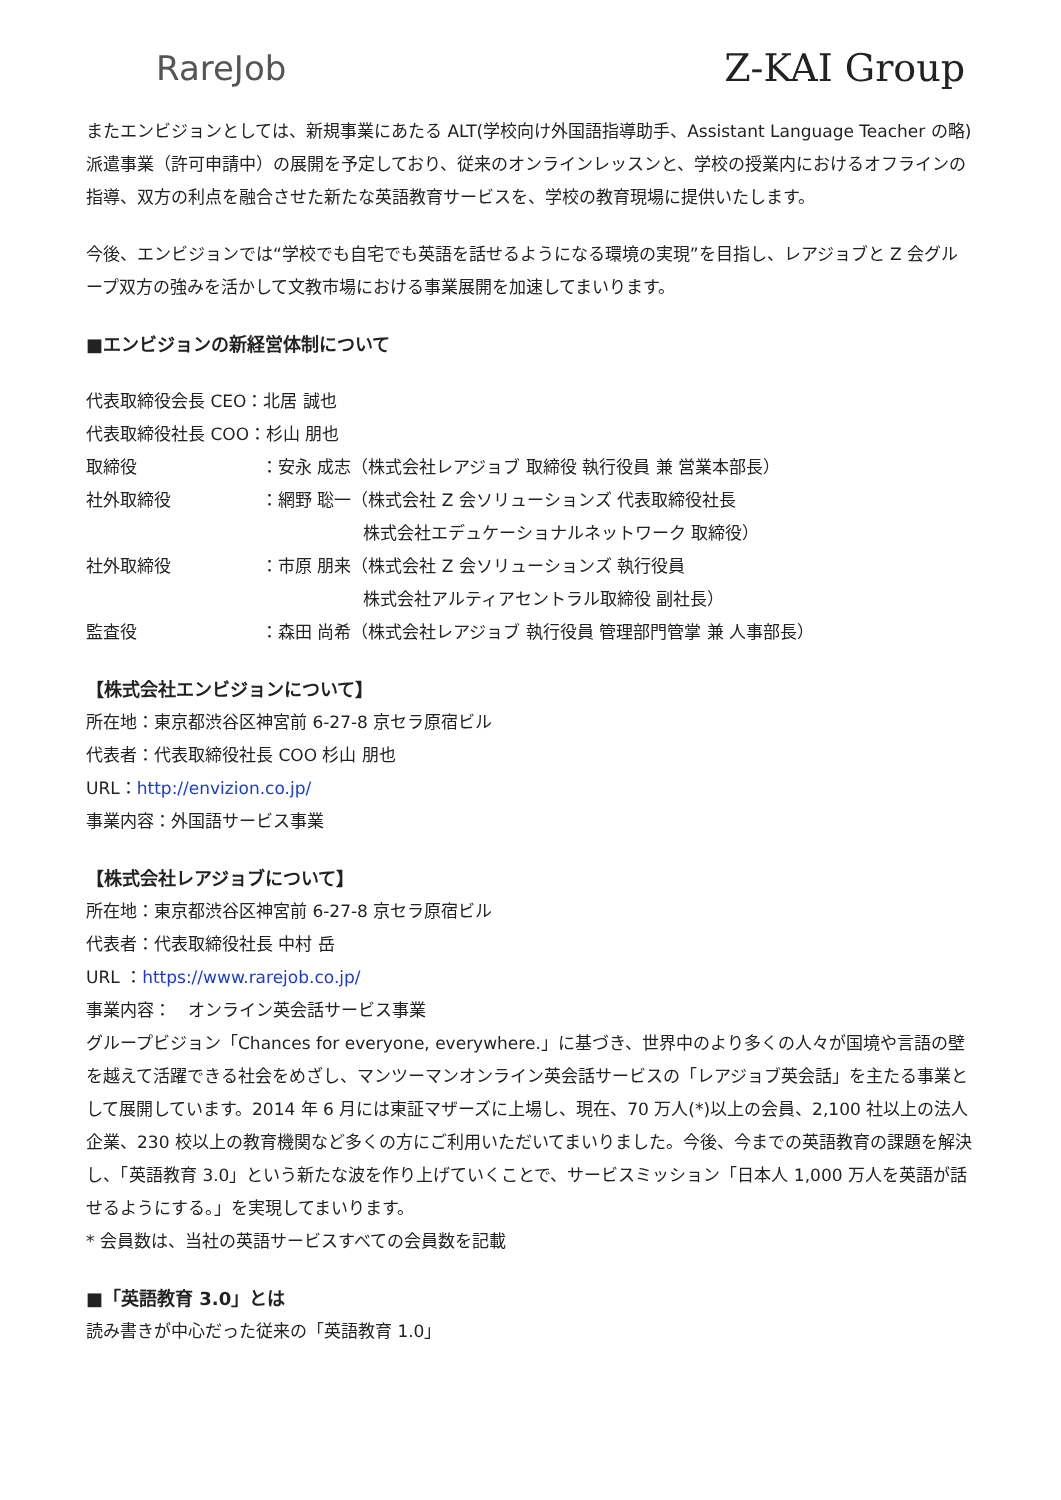RareJob Z-KAI Group
またエンビジョンとしては、新規事業にあたる ALT(学校向け外国語指導助手、Assistant Language Teacher の略)派遣事業（許可申請中）の展開を予定しており、従来のオンラインレッスンと、学校の授業内におけるオフラインの指導、双方の利点を融合させた新たな英語教育サービスを、学校の教育現場に提供いたします。
今後、エンビジョンでは“学校でも自宅でも英語を話せるようになる環境の実現”を目指し、レアジョブと Z 会グループ双方の強みを活かして文教市場における事業展開を加速してまいります。
■エンビジョンの新経営体制について
代表取締役会長 CEO：北居 誠也
代表取締役社長 COO：杉山 朋也
取締役 ：安永 成志（株式会社レアジョブ 取締役 執行役員 兼 営業本部長）
社外取締役 ：網野 聡一（株式会社 Z 会ソリューションズ 代表取締役社長
　　　　　　株式会社エデュケーショナルネットワーク 取締役）
社外取締役 ：市原 朋来（株式会社 Z 会ソリューションズ 執行役員
　　　　　　株式会社アルティアセントラル取締役 副社長）
監査役 ：森田 尚希（株式会社レアジョブ 執行役員 管理部門管掌 兼 人事部長）
【株式会社エンビジョンについて】
所在地：東京都渋谷区神宮前 6-27-8 京セラ原宿ビル
代表者：代表取締役社長 COO 杉山 朋也
URL：http://envizion.co.jp/
事業内容：外国語サービス事業
【株式会社レアジョブについて】
所在地：東京都渋谷区神宮前 6-27-8 京セラ原宿ビル
代表者：代表取締役社長 中村 岳
URL ：https://www.rarejob.co.jp/
事業内容：　オンライン英会話サービス事業
グループビジョン「Chances for everyone, everywhere.」に基づき、世界中のより多くの人々が国境や言語の壁を越えて活躍できる社会をめざし、マンツーマンオンライン英会話サービスの「レアジョブ英会話」を主たる事業として展開しています。2014 年 6 月には東証マザーズに上場し、現在、70 万人(*)以上の会員、2,100 社以上の法人企業、230 校以上の教育機関など多くの方にご利用いただいてまいりました。今後、今までの英語教育の課題を解決し、「英語教育 3.0」という新たな波を作り上げていくことで、サービスミッション「日本人 1,000 万人を英語が話せるようにする。」を実現してまいります。
* 会員数は、当社の英語サービスすべての会員数を記載
■「英語教育 3.0」とは
読み書きが中心だった従来の「英語教育 1.0」